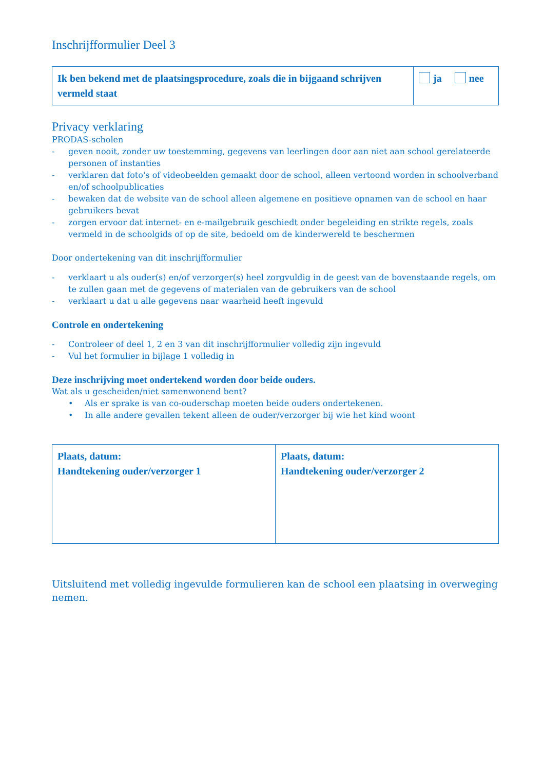Inschrijfformulier Deel 3
| Ik ben bekend met de plaatsingsprocedure, zoals die in bijgaand schrijven vermeld staat | ja nee |
Privacy verklaring
PRODAS-scholen
- geven nooit, zonder uw toestemming, gegevens van leerlingen door aan niet aan school gerelateerde personen of instanties
- verklaren dat foto's of videobeelden gemaakt door de school, alleen vertoond worden in schoolverband en/of schoolpublicaties
- bewaken dat de website van de school alleen algemene en positieve opnamen van de school en haar gebruikers bevat
- zorgen ervoor dat internet- en e-mailgebruik geschiedt onder begeleiding en strikte regels, zoals vermeld in de schoolgids of op de site, bedoeld om de kinderwereld te beschermen
Door ondertekening van dit inschrijfformulier
- verklaart u als ouder(s) en/of verzorger(s) heel zorgvuldig in de geest van de bovenstaande regels, om te zullen gaan met de gegevens of materialen van de gebruikers van de school
- verklaart u dat u alle gegevens naar waarheid heeft ingevuld
Controle en ondertekening
- Controleer of deel 1, 2 en 3 van dit inschrijfformulier volledig zijn ingevuld
- Vul het formulier in bijlage 1 volledig in
Deze inschrijving moet ondertekend worden door beide ouders.
Wat als u gescheiden/niet samenwonend bent?
• Als er sprake is van co-ouderschap moeten beide ouders ondertekenen.
• In alle andere gevallen tekent alleen de ouder/verzorger bij wie het kind woont
| Plaats, datum: Handtekening ouder/verzorger 1 | Plaats, datum: Handtekening ouder/verzorger 2 |
Uitsluitend met volledig ingevulde formulieren kan de school een plaatsing in overweging nemen.